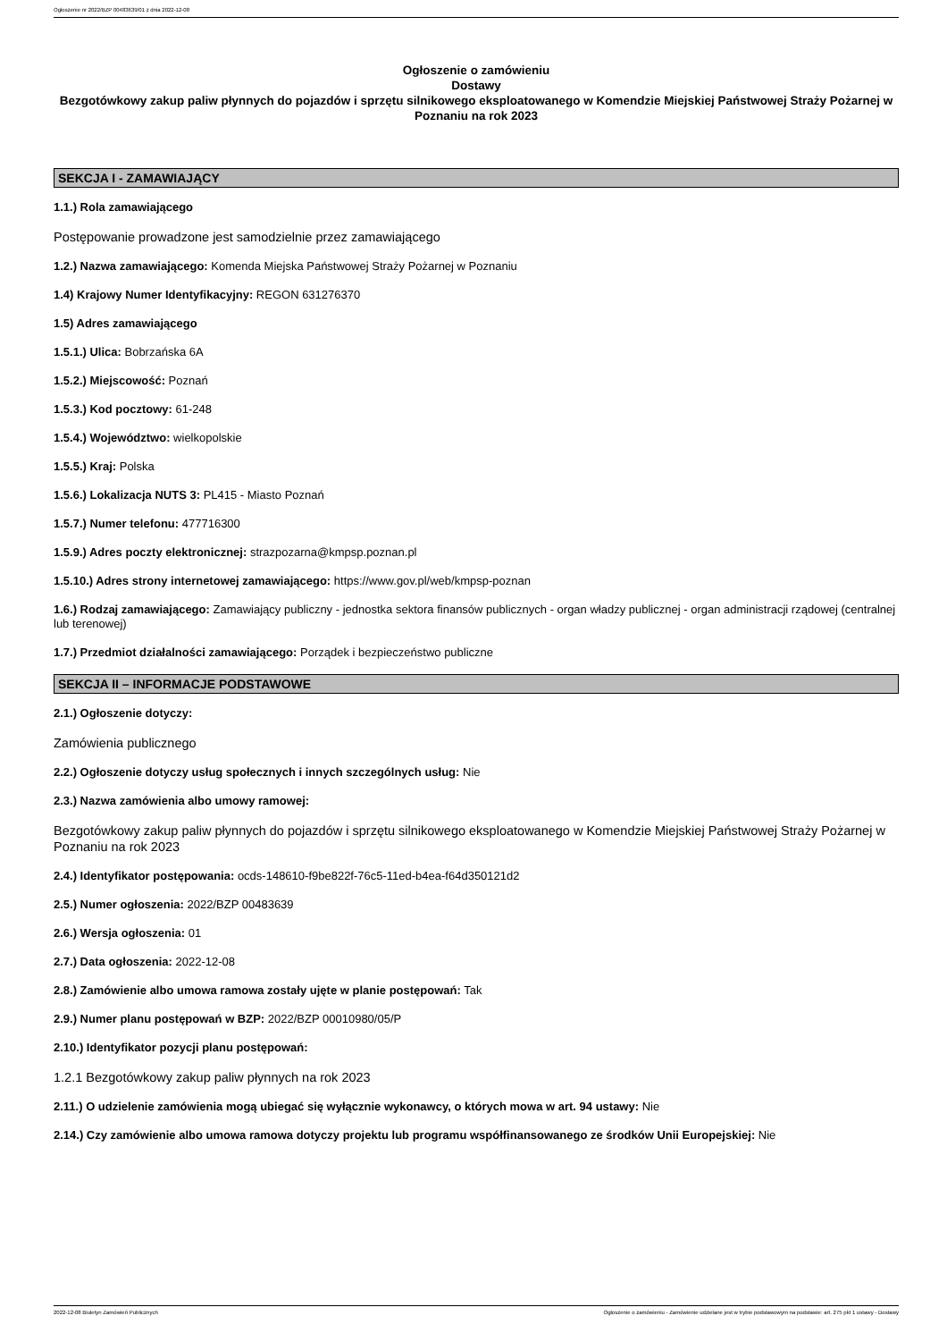Ogłoszenie nr 2022/BZP 00483639/01 z dnia 2022-12-08
Ogłoszenie o zamówieniu
Dostawy
Bezgotówkowy zakup paliw płynnych do pojazdów i sprzętu silnikowego eksploatowanego w Komendzie Miejskiej Państwowej Straży Pożarnej w Poznaniu na rok 2023
SEKCJA I - ZAMAWIAJĄCY
1.1.) Rola zamawiającego
Postępowanie prowadzone jest samodzielnie przez zamawiającego
1.2.) Nazwa zamawiającego: Komenda Miejska Państwowej Straży Pożarnej w Poznaniu
1.4) Krajowy Numer Identyfikacyjny: REGON 631276370
1.5) Adres zamawiającego
1.5.1.) Ulica: Bobrzańska 6A
1.5.2.) Miejscowość: Poznań
1.5.3.) Kod pocztowy: 61-248
1.5.4.) Województwo: wielkopolskie
1.5.5.) Kraj: Polska
1.5.6.) Lokalizacja NUTS 3: PL415 - Miasto Poznań
1.5.7.) Numer telefonu: 477716300
1.5.9.) Adres poczty elektronicznej: strazpozarna@kmpsp.poznan.pl
1.5.10.) Adres strony internetowej zamawiającego: https://www.gov.pl/web/kmpsp-poznan
1.6.) Rodzaj zamawiającego: Zamawiający publiczny - jednostka sektora finansów publicznych - organ władzy publicznej - organ administracji rządowej (centralnej lub terenowej)
1.7.) Przedmiot działalności zamawiającego: Porządek i bezpieczeństwo publiczne
SEKCJA II – INFORMACJE PODSTAWOWE
2.1.) Ogłoszenie dotyczy:
Zamówienia publicznego
2.2.) Ogłoszenie dotyczy usług społecznych i innych szczególnych usług: Nie
2.3.) Nazwa zamówienia albo umowy ramowej:
Bezgotówkowy zakup paliw płynnych do pojazdów i sprzętu silnikowego eksploatowanego w Komendzie Miejskiej Państwowej Straży Pożarnej w Poznaniu na rok 2023
2.4.) Identyfikator postępowania: ocds-148610-f9be822f-76c5-11ed-b4ea-f64d350121d2
2.5.) Numer ogłoszenia: 2022/BZP 00483639
2.6.) Wersja ogłoszenia: 01
2.7.) Data ogłoszenia: 2022-12-08
2.8.) Zamówienie albo umowa ramowa zostały ujęte w planie postępowań: Tak
2.9.) Numer planu postępowań w BZP: 2022/BZP 00010980/05/P
2.10.) Identyfikator pozycji planu postępowań:
1.2.1 Bezgotówkowy zakup paliw płynnych na rok 2023
2.11.) O udzielenie zamówienia mogą ubiegać się wyłącznie wykonawcy, o których mowa w art. 94 ustawy: Nie
2.14.) Czy zamówienie albo umowa ramowa dotyczy projektu lub programu współfinansowanego ze środków Unii Europejskiej: Nie
2022-12-08 Biuletyn Zamówień Publicznych Ogłoszenie o zamówieniu - Zamówienie udzielane jest w trybie podstawowym na podstawie: art. 275 pkt 1 ustawy - Dostawy